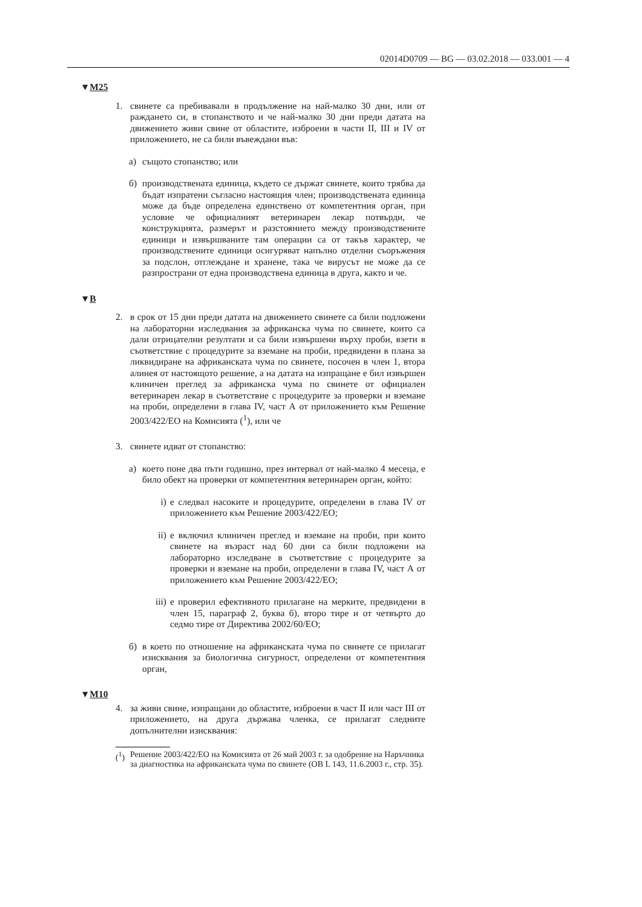02014D0709 — BG — 03.02.2018 — 033.001 — 4
▼M25
1. свинете са пребивавали в продължение на най-малко 30 дни, или от раждането си, в стопанството и че най-малко 30 дни преди датата на движението живи свине от областите, изброени в части II, III и IV от приложението, не са били въвеждани във:
а) същото стопанство; или
б) производствената единица, където се държат свинете, които трябва да бъдат изпратени съгласно настоящия член; производствената единица може да бъде определена единствено от компетентния орган, при условие че официалният ветеринарен лекар потвърди, че конструкцията, размерът и разстоянието между производствените единици и извършваните там операции са от такъв характер, че производствените единици осигуряват напълно отделни съоръжения за подслон, отглеждане и хранене, така че вирусът не може да се разпространи от една производствена единица в друга, както и че.
▼B
2. в срок от 15 дни преди датата на движението свинете са били подложени на лабораторни изследвания за африканска чума по свинете, които са дали отрицателни резултати и са били извършени върху проби, взети в съответствие с процедурите за вземане на проби, предвидени в плана за ликвидиране на африканската чума по свинете, посочен в член 1, втора алинея от настоящото решение, а на датата на изпращане е бил извършен клиничен преглед за африканска чума по свинете от официален ветеринарен лекар в съответствие с процедурите за проверки и вземане на проби, определени в глава IV, част А от приложението към Решение 2003/422/ЕО на Комисията (<sup>1</sup>), или че
3. свинете идват от стопанство:
а) което поне два пъти годишно, през интервал от най-малко 4 месеца, е било обект на проверки от компетентния ветеринарен орган, който:
i) е следвал насоките и процедурите, определени в глава IV от приложението към Решение 2003/422/ЕО;
ii) е включил клиничен преглед и вземане на проби, при които свинете на възраст над 60 дни са били подложени на лабораторно изследване в съответствие с процедурите за проверки и вземане на проби, определени в глава IV, част А от приложението към Решение 2003/422/ЕО;
iii) е проверил ефективното прилагане на мерките, предвидени в член 15, параграф 2, буква б), второ тире и от четвърто до седмо тире от Директива 2002/60/ЕО;
б) в което по отношение на африканската чума по свинете се прилагат изисквания за биологична сигурност, определени от компетентния орган,
▼M10
4. за живи свине, изпращани до областите, изброени в част II или част III от приложението, на друга държава членка, се прилагат следните допълнителни изисквания:
(<sup>1</sup>) Решение 2003/422/ЕО на Комисията от 26 май 2003 г. за одобрение на Наръчника за диагностика на африканската чума по свинете (ОВ L 143, 11.6.2003 г., стр. 35).